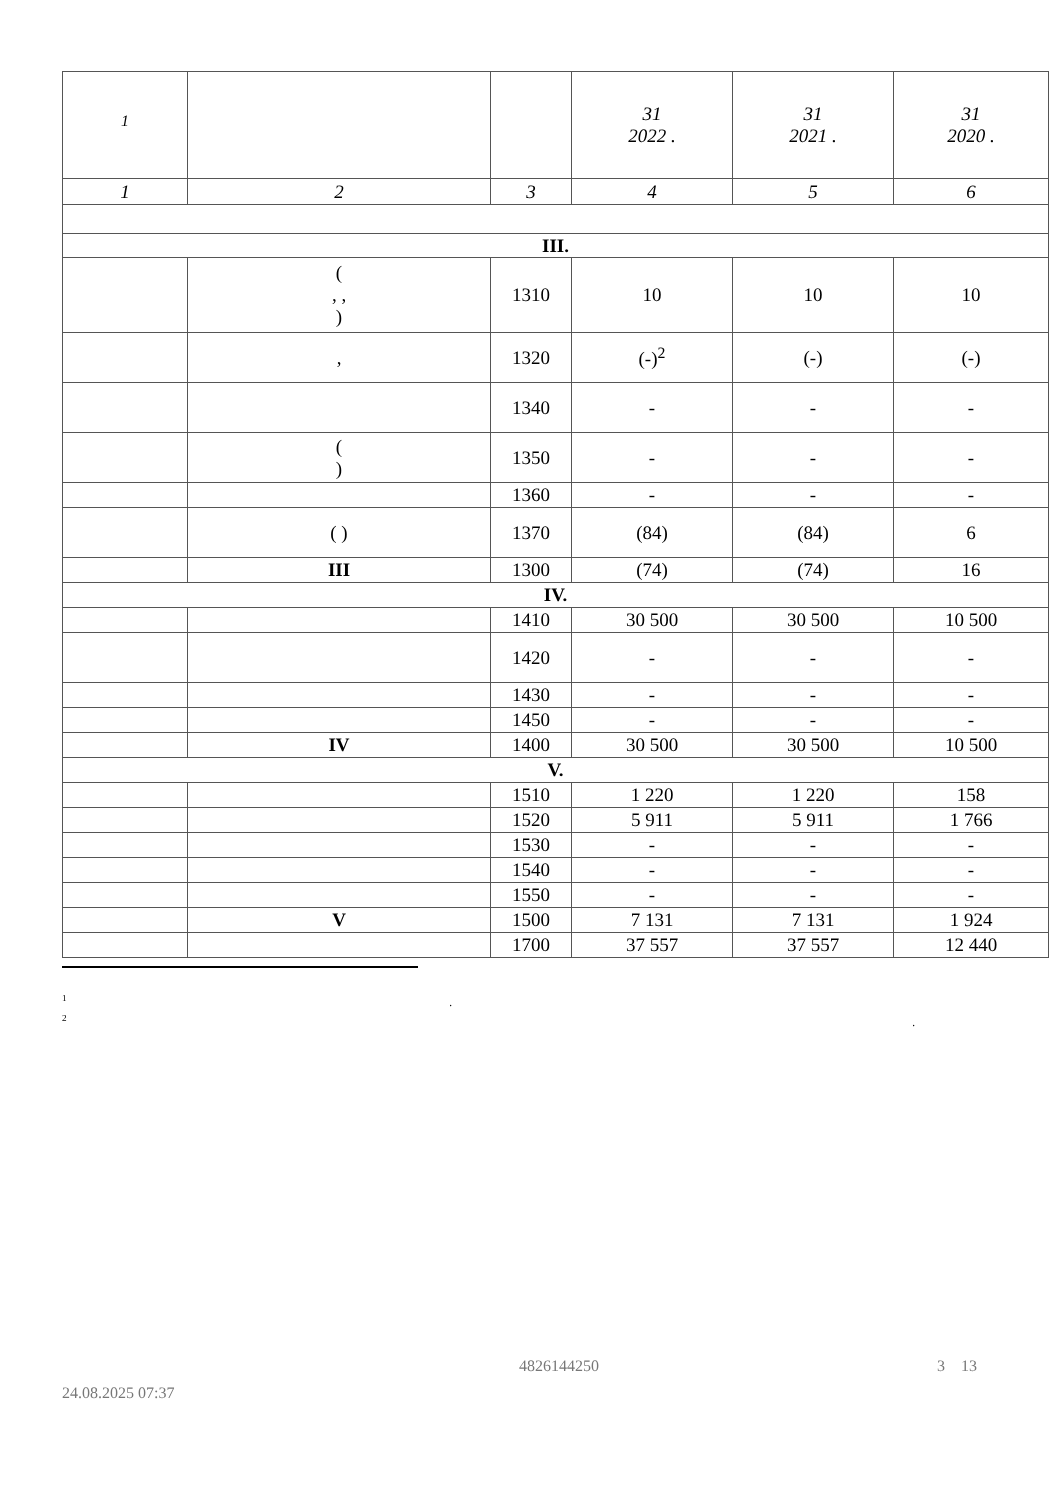| <sup>1</sup> | | | 31 2022 . | 31 2021 . | 31 2020 . |
| --- | --- | --- | --- | --- | --- |
| 1 | 2 | 3 | 4 | 5 | 6 |
| III. | | | | | |
| | ( , , ) | 1310 | 10 | 10 | 10 |
| | , | 1320 | (-)<sup>2</sup> | (-) | (-) |
| | | 1340 | - | - | - |
| | ( ) | 1350 | - | - | - |
| | | 1360 | - | - | - |
| | ( ) | 1370 | (84) | (84) | 6 |
| | III | 1300 | (74) | (74) | 16 |
| IV. | | | | | |
| | | 1410 | 30 500 | 30 500 | 10 500 |
| | | 1420 | - | - | - |
| | | 1430 | - | - | - |
| | | 1450 | - | - | - |
| | IV | 1400 | 30 500 | 30 500 | 10 500 |
| V. | | | | | |
| | | 1510 | 1 220 | 1 220 | 158 |
| | | 1520 | 5 911 | 5 911 | 1 766 |
| | | 1530 | - | - | - |
| | | 1540 | - | - | - |
| | | 1550 | - | - | - |
| | V | 1500 | 7 131 | 7 131 | 1 924 |
| | | 1700 | 37 557 | 37 557 | 12 440 |
<sup>1</sup> .
<sup>2</sup> .
4826144250 3 13
24.08.2025 07:37